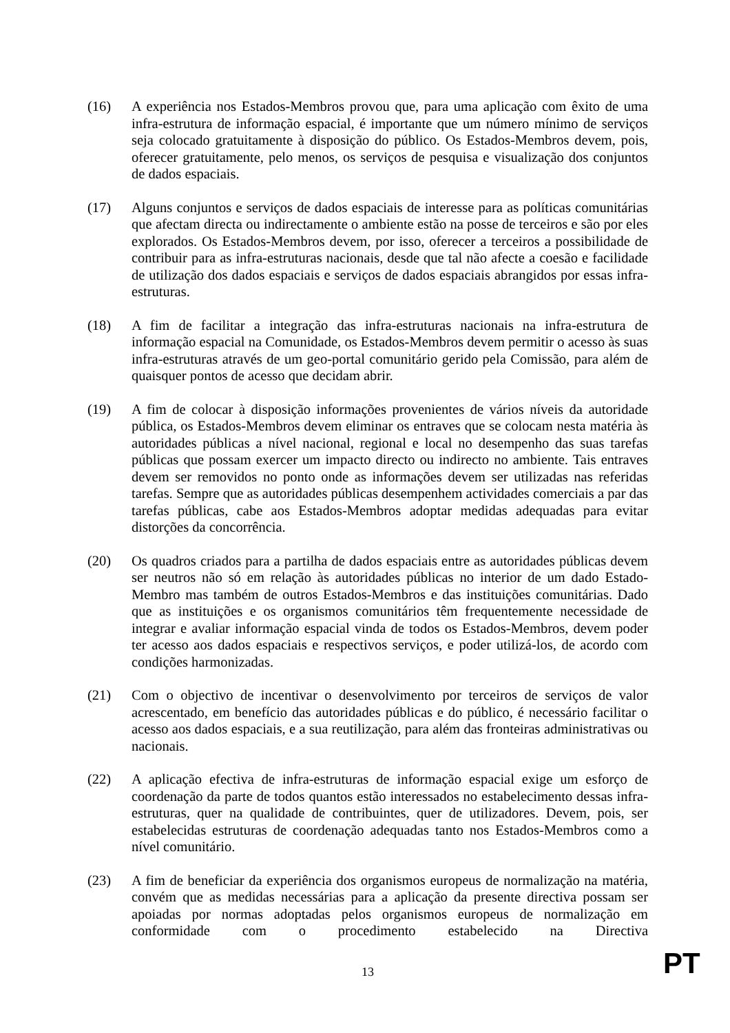(16) A experiência nos Estados-Membros provou que, para uma aplicação com êxito de uma infra-estrutura de informação espacial, é importante que um número mínimo de serviços seja colocado gratuitamente à disposição do público. Os Estados-Membros devem, pois, oferecer gratuitamente, pelo menos, os serviços de pesquisa e visualização dos conjuntos de dados espaciais.
(17) Alguns conjuntos e serviços de dados espaciais de interesse para as políticas comunitárias que afectam directa ou indirectamente o ambiente estão na posse de terceiros e são por eles explorados. Os Estados-Membros devem, por isso, oferecer a terceiros a possibilidade de contribuir para as infra-estruturas nacionais, desde que tal não afecte a coesão e facilidade de utilização dos dados espaciais e serviços de dados espaciais abrangidos por essas infra-estruturas.
(18) A fim de facilitar a integração das infra-estruturas nacionais na infra-estrutura de informação espacial na Comunidade, os Estados-Membros devem permitir o acesso às suas infra-estruturas através de um geo-portal comunitário gerido pela Comissão, para além de quaisquer pontos de acesso que decidam abrir.
(19) A fim de colocar à disposição informações provenientes de vários níveis da autoridade pública, os Estados-Membros devem eliminar os entraves que se colocam nesta matéria às autoridades públicas a nível nacional, regional e local no desempenho das suas tarefas públicas que possam exercer um impacto directo ou indirecto no ambiente. Tais entraves devem ser removidos no ponto onde as informações devem ser utilizadas nas referidas tarefas. Sempre que as autoridades públicas desempenhem actividades comerciais a par das tarefas públicas, cabe aos Estados-Membros adoptar medidas adequadas para evitar distorções da concorrência.
(20) Os quadros criados para a partilha de dados espaciais entre as autoridades públicas devem ser neutros não só em relação às autoridades públicas no interior de um dado Estado-Membro mas também de outros Estados-Membros e das instituições comunitárias. Dado que as instituições e os organismos comunitários têm frequentemente necessidade de integrar e avaliar informação espacial vinda de todos os Estados-Membros, devem poder ter acesso aos dados espaciais e respectivos serviços, e poder utilizá-los, de acordo com condições harmonizadas.
(21) Com o objectivo de incentivar o desenvolvimento por terceiros de serviços de valor acrescentado, em benefício das autoridades públicas e do público, é necessário facilitar o acesso aos dados espaciais, e a sua reutilização, para além das fronteiras administrativas ou nacionais.
(22) A aplicação efectiva de infra-estruturas de informação espacial exige um esforço de coordenação da parte de todos quantos estão interessados no estabelecimento dessas infra-estruturas, quer na qualidade de contribuintes, quer de utilizadores. Devem, pois, ser estabelecidas estruturas de coordenação adequadas tanto nos Estados-Membros como a nível comunitário.
(23) A fim de beneficiar da experiência dos organismos europeus de normalização na matéria, convém que as medidas necessárias para a aplicação da presente directiva possam ser apoiadas por normas adoptadas pelos organismos europeus de normalização em conformidade com o procedimento estabelecido na Directiva
13 PT